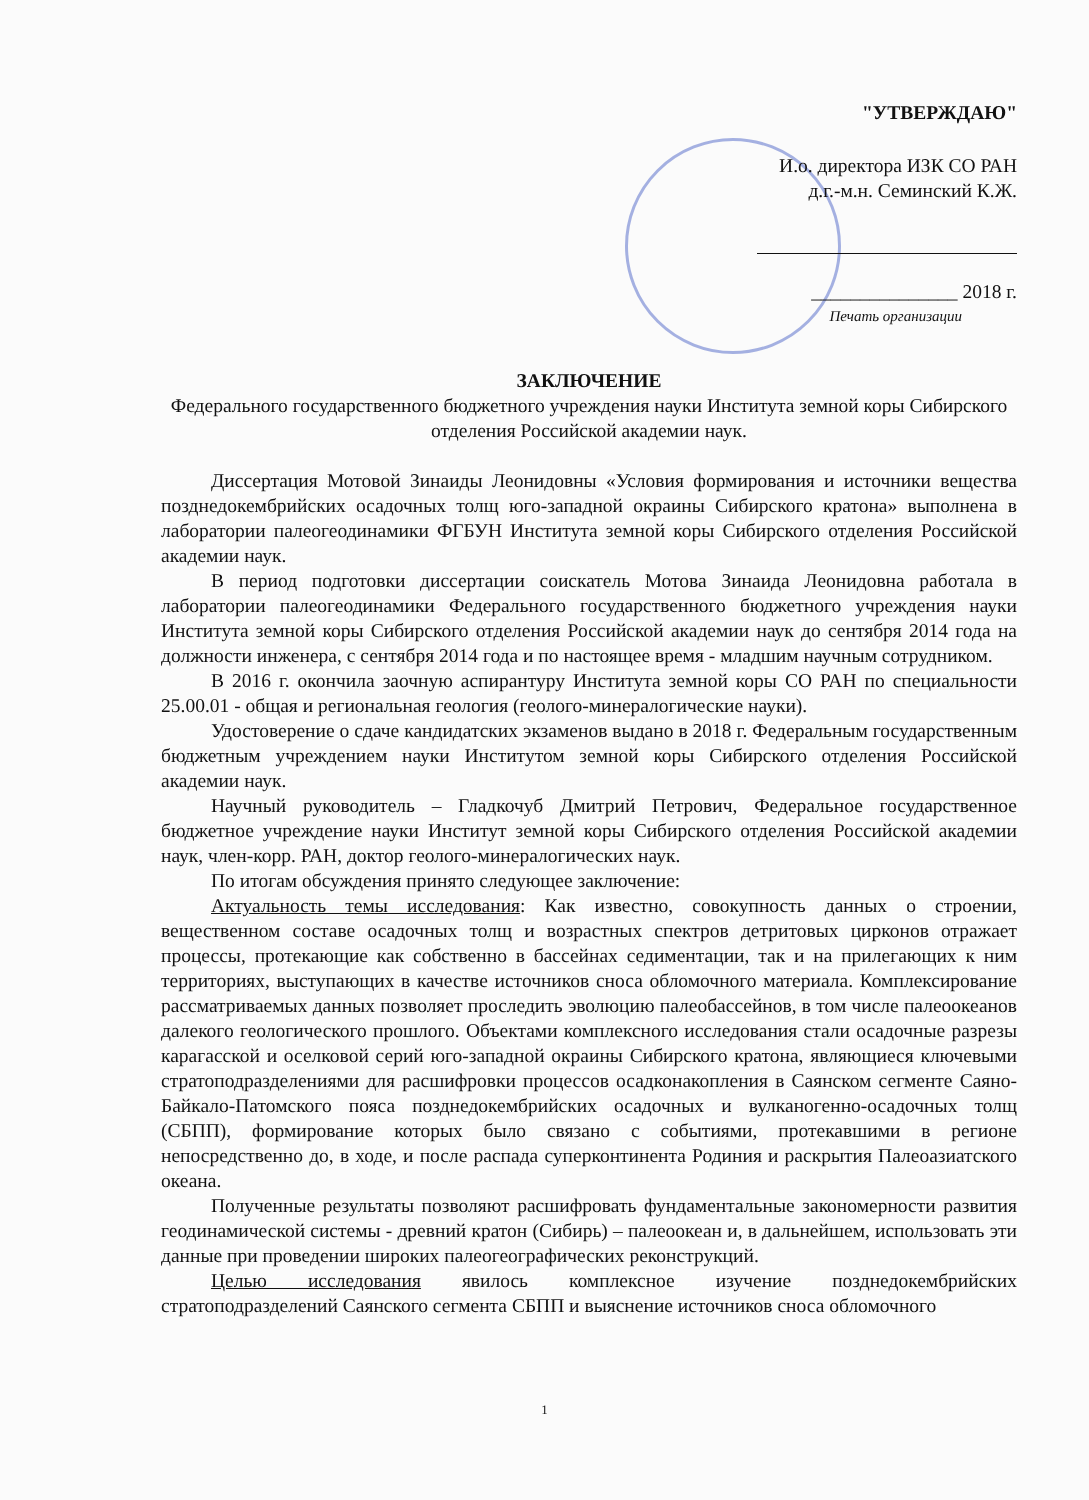"УТВЕРЖДАЮ"
И.о. директора ИЗК СО РАН
д.г.-м.н. Семинский К.Ж.
_______________ 2018 г.
Печать организации
ЗАКЛЮЧЕНИЕ
Федерального государственного бюджетного учреждения науки Института земной коры Сибирского отделения Российской академии наук.
Диссертация Мотовой Зинаиды Леонидовны «Условия формирования и источники вещества позднедокембрийских осадочных толщ юго-западной окраины Сибирского кратона» выполнена в лаборатории палеогеодинамики ФГБУН Института земной коры Сибирского отделения Российской академии наук.
В период подготовки диссертации соискатель Мотова Зинаида Леонидовна работала в лаборатории палеогеодинамики Федерального государственного бюджетного учреждения науки Института земной коры Сибирского отделения Российской академии наук до сентября 2014 года на должности инженера, с сентября 2014 года и по настоящее время - младшим научным сотрудником.
В 2016 г. окончила заочную аспирантуру Института земной коры СО РАН по специальности 25.00.01 - общая и региональная геология (геолого-минералогические науки).
Удостоверение о сдаче кандидатских экзаменов выдано в 2018 г. Федеральным государственным бюджетным учреждением науки Институтом земной коры Сибирского отделения Российской академии наук.
Научный руководитель – Гладкочуб Дмитрий Петрович, Федеральное государственное бюджетное учреждение науки Институт земной коры Сибирского отделения Российской академии наук, член-корр. РАН, доктор геолого-минералогических наук.
По итогам обсуждения принято следующее заключение:
Актуальность темы исследования: Как известно, совокупность данных о строении, вещественном составе осадочных толщ и возрастных спектров детритовых цирконов отражает процессы, протекающие как собственно в бассейнах седиментации, так и на прилегающих к ним территориях, выступающих в качестве источников сноса обломочного материала. Комплексирование рассматриваемых данных позволяет проследить эволюцию палеобассейнов, в том числе палеоокеанов далекого геологического прошлого. Объектами комплексного исследования стали осадочные разрезы карагасской и оселковой серий юго-западной окраины Сибирского кратона, являющиеся ключевыми стратоподразделениями для расшифровки процессов осадконакопления в Саянском сегменте Саяно-Байкало-Патомского пояса позднедокембрийских осадочных и вулканогенно-осадочных толщ (СБПП), формирование которых было связано с событиями, протекавшими в регионе непосредственно до, в ходе, и после распада суперконтинента Родиния и раскрытия Палеоазиатского океана.
Полученные результаты позволяют расшифровать фундаментальные закономерности развития геодинамической системы - древний кратон (Сибирь) – палеоокеан и, в дальнейшем, использовать эти данные при проведении широких палеогеографических реконструкций.
Целью исследования явилось комплексное изучение позднедокембрийских стратоподразделений Саянского сегмента СБПП и выяснение источников сноса обломочного
1